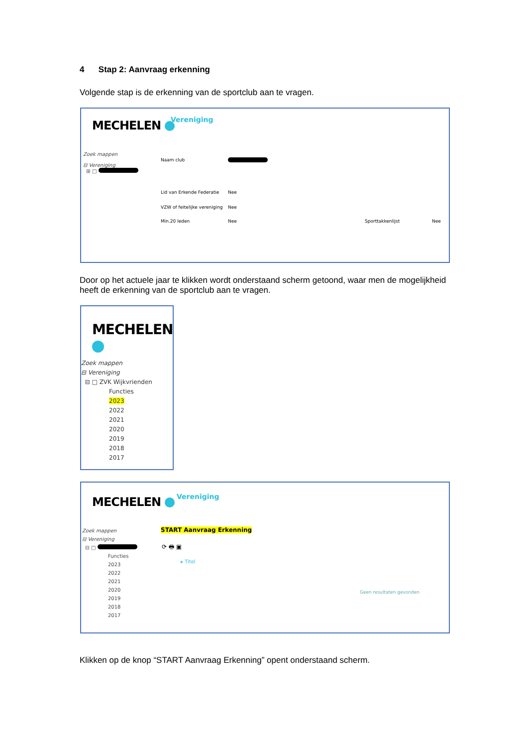4 Stap 2: Aanvraag erkenning
Volgende stap is de erkenning van de sportclub aan te vragen.
MECHELEN Vereniging
Zoek mappen
⊟ Vereniging
⊞ □
Naam club
Lid van Erkende Federatie Nee
VZW of feitelijke vereniging Nee
Min.20 leden Nee Sporttakkenlijst Nee
Door op het actuele jaar te klikken wordt onderstaand scherm getoond, waar men de mogelijkheid heeft de erkenning van de sportclub aan te vragen.
MECHELEN
Zoek mappen
⊟ Vereniging
⊟ □ ZVK Wijkvrienden
Functies
2023
2022
2021
2020
2019
2018
2017
MECHELEN Vereniging
Zoek mappen
⊟ Vereniging
⊟ □
Functies
2023
2022
2021
2020
2019
2018
2017
START Aanvraag Erkenning
⟳ 🖶 ▣
▸ Titel
Geen resultaten gevonden
Klikken op de knop “START Aanvraag Erkenning” opent onderstaand scherm.